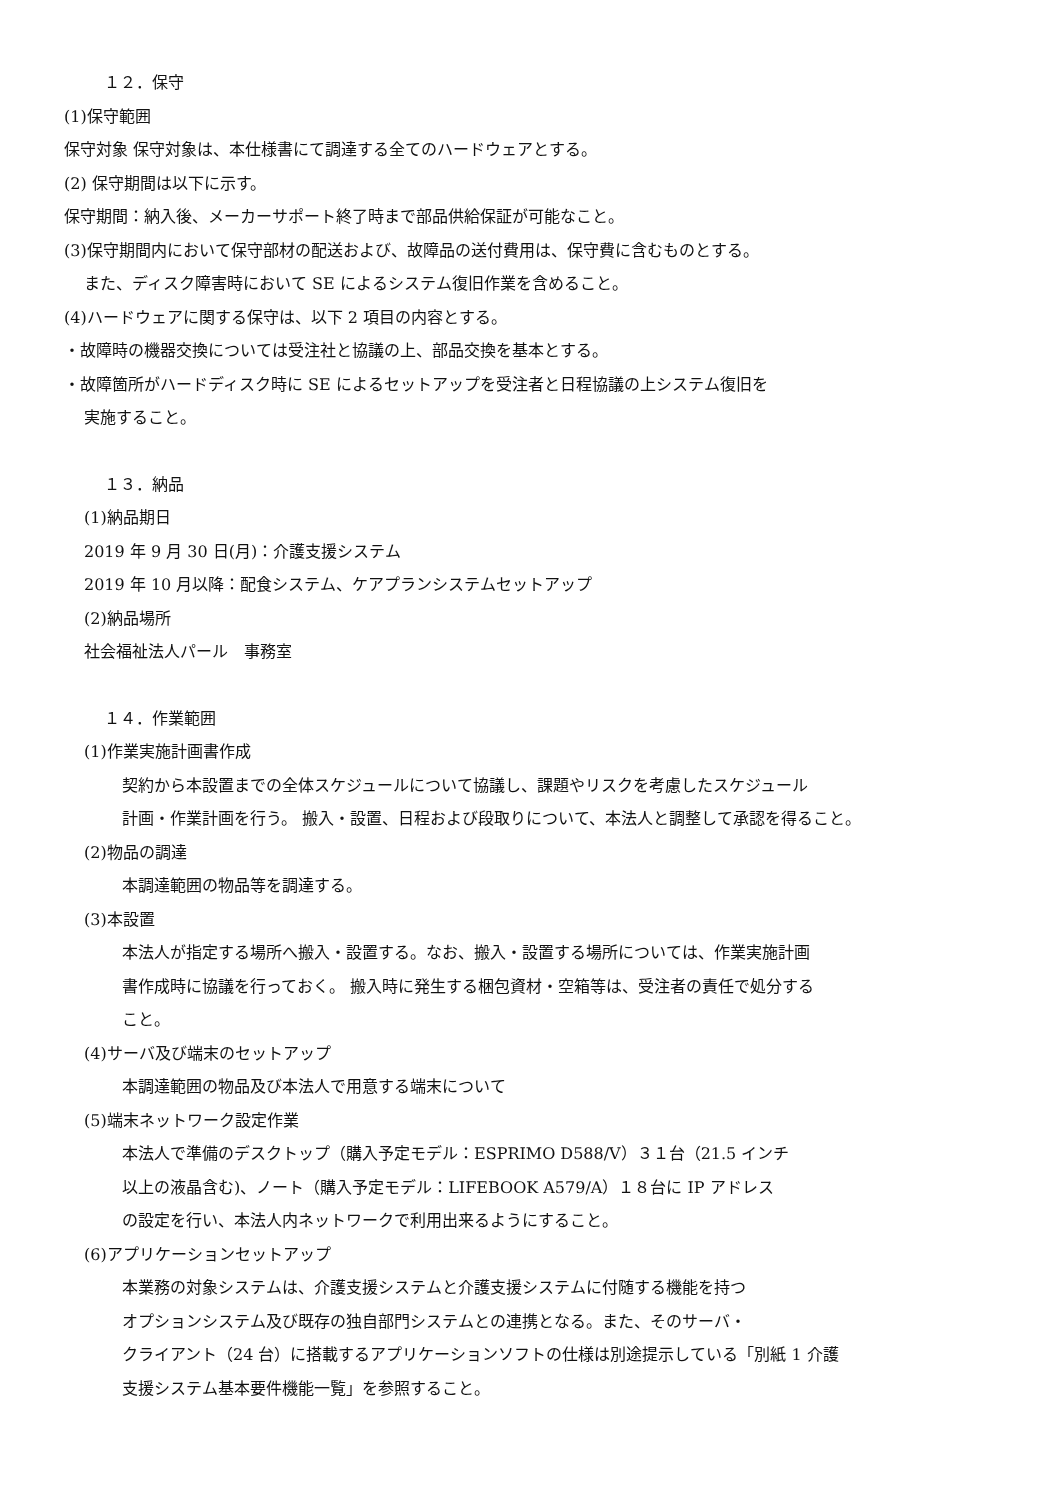１２．保守
(1)保守範囲
保守対象 保守対象は、本仕様書にて調達する全てのハードウェアとする。
(2) 保守期間は以下に示す。
保守期間：納入後、メーカーサポート終了時まで部品供給保証が可能なこと。
(3)保守期間内において保守部材の配送および、故障品の送付費用は、保守費に含むものとする。
また、ディスク障害時において SE によるシステム復旧作業を含めること。
(4)ハードウェアに関する保守は、以下 2 項目の内容とする。
・故障時の機器交換については受注社と協議の上、部品交換を基本とする。
・故障箇所がハードディスク時に SE によるセットアップを受注者と日程協議の上システム復旧を
実施すること。
１３．納品
(1)納品期日
2019 年 9 月 30 日(月)：介護支援システム
2019 年 10 月以降：配食システム、ケアプランシステムセットアップ
(2)納品場所
社会福祉法人パール　事務室
１４．作業範囲
(1)作業実施計画書作成
契約から本設置までの全体スケジュールについて協議し、課題やリスクを考慮したスケジュール
計画・作業計画を行う。 搬入・設置、日程および段取りについて、本法人と調整して承認を得ること。
(2)物品の調達
本調達範囲の物品等を調達する。
(3)本設置
本法人が指定する場所へ搬入・設置する。なお、搬入・設置する場所については、作業実施計画
書作成時に協議を行っておく。 搬入時に発生する梱包資材・空箱等は、受注者の責任で処分する
こと。
(4)サーバ及び端末のセットアップ
本調達範囲の物品及び本法人で用意する端末について
(5)端末ネットワーク設定作業
本法人で準備のデスクトップ（購入予定モデル：ESPRIMO D588/V）３１台（21.5 インチ
以上の液晶含む)、ノート（購入予定モデル：LIFEBOOK A579/A）１８台に IP アドレス
の設定を行い、本法人内ネットワークで利用出来るようにすること。
(6)アプリケーションセットアップ
本業務の対象システムは、介護支援システムと介護支援システムに付随する機能を持つ
オプションシステム及び既存の独自部門システムとの連携となる。また、そのサーバ・
クライアント（24 台）に搭載するアプリケーションソフトの仕様は別途提示している「別紙 1 介護
支援システム基本要件機能一覧」を参照すること。